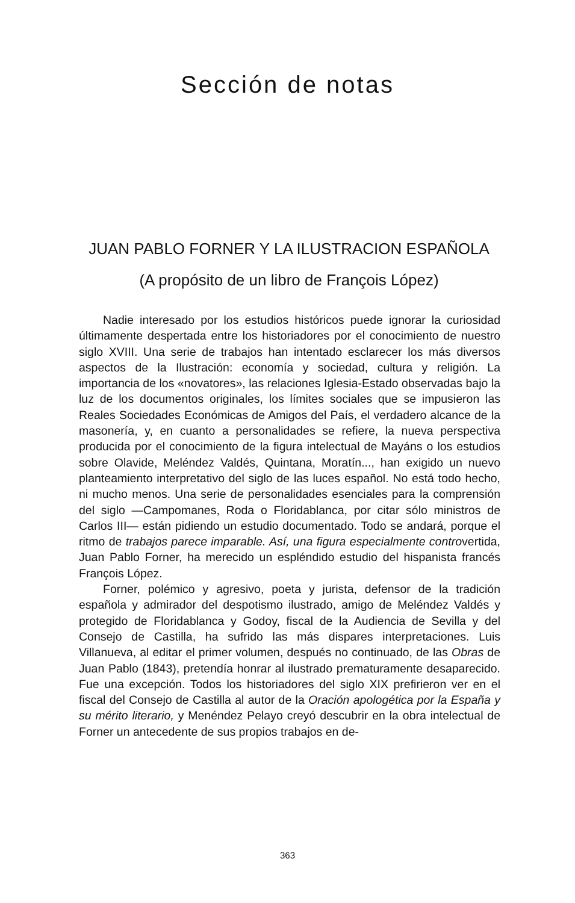Sección de notas
JUAN PABLO FORNER Y LA ILUSTRACION ESPAÑOLA
(A propósito de un libro de François López)
Nadie interesado por los estudios históricos puede ignorar la curiosidad últimamente despertada entre los historiadores por el conocimiento de nuestro siglo XVIII. Una serie de trabajos han intentado esclarecer los más diversos aspectos de la Ilustración: economía y sociedad, cultura y religión. La importancia de los «novatores», las relaciones Iglesia-Estado observadas bajo la luz de los documentos originales, los límites sociales que se impusieron las Reales Sociedades Económicas de Amigos del País, el verdadero alcance de la masonería, y, en cuanto a personalidades se refiere, la nueva perspectiva producida por el conocimiento de la figura intelectual de Mayáns o los estudios sobre Olavide, Meléndez Valdés, Quintana, Moratín..., han exigido un nuevo planteamiento interpretativo del siglo de las luces español. No está todo hecho, ni mucho menos. Una serie de personalidades esenciales para la comprensión del siglo —Campomanes, Roda o Floridablanca, por citar sólo ministros de Carlos III— están pidiendo un estudio documentado. Todo se andará, porque el ritmo de trabajos parece imparable. Así, una figura especialmente controvertida, Juan Pablo Forner, ha merecido un espléndido estudio del hispanista francés François López.
Forner, polémico y agresivo, poeta y jurista, defensor de la tradición española y admirador del despotismo ilustrado, amigo de Meléndez Valdés y protegido de Floridablanca y Godoy, fiscal de la Audiencia de Sevilla y del Consejo de Castilla, ha sufrido las más dispares interpretaciones. Luis Villanueva, al editar el primer volumen, después no continuado, de las Obras de Juan Pablo (1843), pretendía honrar al ilustrado prematuramente desaparecido. Fue una excepción. Todos los historiadores del siglo XIX prefirieron ver en el fiscal del Consejo de Castilla al autor de la Oración apologética por la España y su mérito literario, y Menéndez Pelayo creyó descubrir en la obra intelectual de Forner un antecedente de sus propios trabajos en de-
363